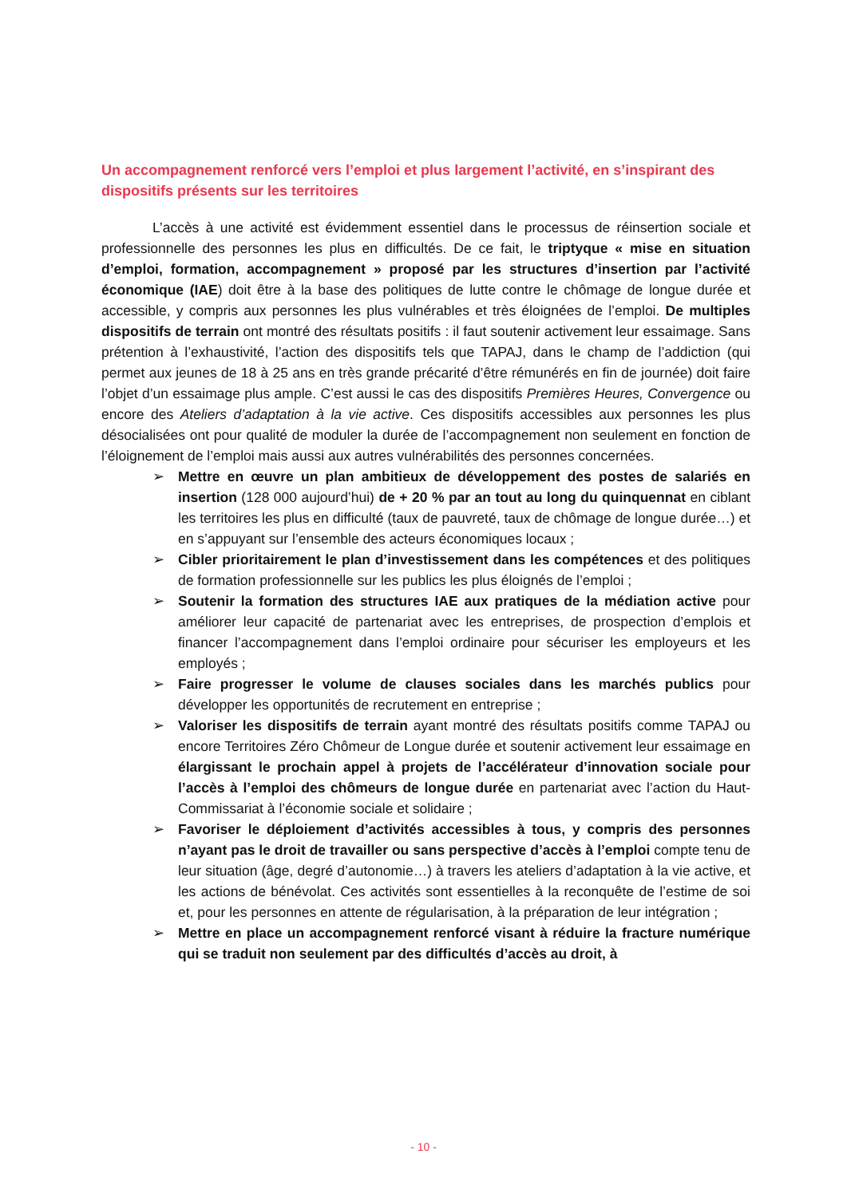Un accompagnement renforcé vers l’emploi et plus largement l’activité, en s’inspirant des dispositifs présents sur les territoires
L’accès à une activité est évidemment essentiel dans le processus de réinsertion sociale et professionnelle des personnes les plus en difficultés. De ce fait, le triptyque « mise en situation d’emploi, formation, accompagnement » proposé par les structures d’insertion par l’activité économique (IAE) doit être à la base des politiques de lutte contre le chômage de longue durée et accessible, y compris aux personnes les plus vulnérables et très éloignées de l’emploi. De multiples dispositifs de terrain ont montré des résultats positifs : il faut soutenir activement leur essaimage. Sans prétention à l’exhaustivité, l’action des dispositifs tels que TAPAJ, dans le champ de l’addiction (qui permet aux jeunes de 18 à 25 ans en très grande précarité d’être rémunérés en fin de journée) doit faire l’objet d’un essaimage plus ample. C’est aussi le cas des dispositifs Premières Heures, Convergence ou encore des Ateliers d’adaptation à la vie active. Ces dispositifs accessibles aux personnes les plus désocialisées ont pour qualité de moduler la durée de l’accompagnement non seulement en fonction de l’éloignement de l’emploi mais aussi aux autres vulnérabilités des personnes concernées.
➢ Mettre en œuvre un plan ambitieux de développement des postes de salariés en insertion (128 000 aujourd’hui) de + 20 % par an tout au long du quinquennat en ciblant les territoires les plus en difficulté (taux de pauvreté, taux de chômage de longue durée…) et en s’appuyant sur l’ensemble des acteurs économiques locaux ;
➢ Cibler prioritairement le plan d’investissement dans les compétences et des politiques de formation professionnelle sur les publics les plus éloignés de l’emploi ;
➢ Soutenir la formation des structures IAE aux pratiques de la médiation active pour améliorer leur capacité de partenariat avec les entreprises, de prospection d’emplois et financer l’accompagnement dans l’emploi ordinaire pour sécuriser les employeurs et les employés ;
➢ Faire progresser le volume de clauses sociales dans les marchés publics pour développer les opportunités de recrutement en entreprise ;
➢ Valoriser les dispositifs de terrain ayant montré des résultats positifs comme TAPAJ ou encore Territoires Zéro Chômeur de Longue durée et soutenir activement leur essaimage en élargissant le prochain appel à projets de l’accélérateur d’innovation sociale pour l’accès à l’emploi des chômeurs de longue durée en partenariat avec l’action du Haut-Commissariat à l’économie sociale et solidaire ;
➢ Favoriser le déploiement d’activités accessibles à tous, y compris des personnes n’ayant pas le droit de travailler ou sans perspective d’accès à l’emploi compte tenu de leur situation (âge, degré d’autonomie…) à travers les ateliers d’adaptation à la vie active, et les actions de bénévolat. Ces activités sont essentielles à la reconquête de l’estime de soi et, pour les personnes en attente de régularisation, à la préparation de leur intégration ;
➢ Mettre en place un accompagnement renforcé visant à réduire la fracture numérique qui se traduit non seulement par des difficultés d’accès au droit, à
- 10 -